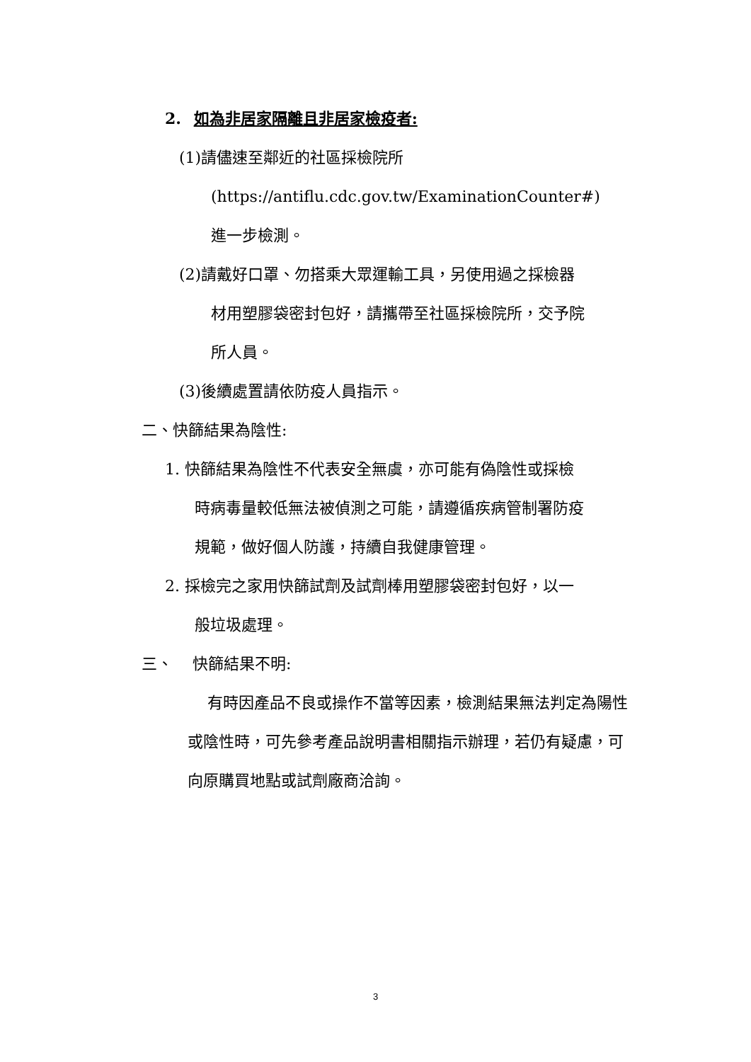2. 如為非居家隔離且非居家檢疫者:
(1)請儘速至鄰近的社區採檢院所
(https://antiflu.cdc.gov.tw/ExaminationCounter#)
進一步檢測。
(2)請戴好口罩、勿搭乘大眾運輸工具，另使用過之採檢器
材用塑膠袋密封包好，請攜帶至社區採檢院所，交予院
所人員。
(3)後續處置請依防疫人員指示。
二、快篩結果為陰性:
1. 快篩結果為陰性不代表安全無虞，亦可能有偽陰性或採檢
時病毒量較低無法被偵測之可能，請遵循疾病管制署防疫
規範，做好個人防護，持續自我健康管理。
2. 採檢完之家用快篩試劑及試劑棒用塑膠袋密封包好，以一
般垃圾處理。
三、 快篩結果不明:
有時因產品不良或操作不當等因素，檢測結果無法判定為陽性或陰性時，可先參考產品說明書相關指示辦理，若仍有疑慮，可向原購買地點或試劑廠商洽詢。
3